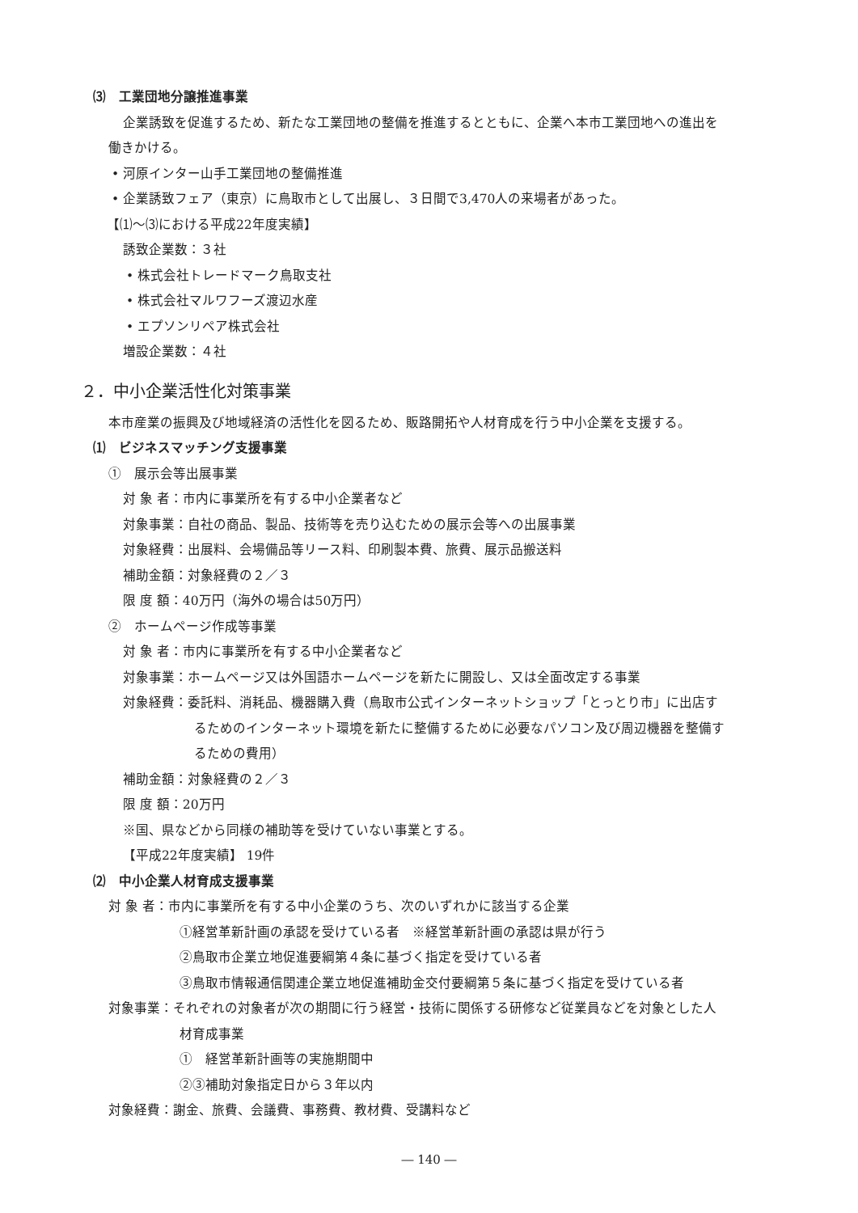⑶　工業団地分譲推進事業
企業誘致を促進するため、新たな工業団地の整備を推進するとともに、企業へ本市工業団地への進出を
働きかける。
• 河原インター山手工業団地の整備推進
• 企業誘致フェア（東京）に鳥取市として出展し、３日間で3,470人の来場者があった。
【⑴～⑶における平成22年度実績】
誘致企業数：３社
• 株式会社トレードマーク鳥取支社
• 株式会社マルワフーズ渡辺水産
• エプソンリペア株式会社
増設企業数：４社
２．中小企業活性化対策事業
本市産業の振興及び地域経済の活性化を図るため、販路開拓や人材育成を行う中小企業を支援する。
⑴　ビジネスマッチング支援事業
①　展示会等出展事業
対 象 者：市内に事業所を有する中小企業者など
対象事業：自社の商品、製品、技術等を売り込むための展示会等への出展事業
対象経費：出展料、会場備品等リース料、印刷製本費、旅費、展示品搬送料
補助金額：対象経費の２／３
限 度 額：40万円（海外の場合は50万円）
②　ホームページ作成等事業
対 象 者：市内に事業所を有する中小企業者など
対象事業：ホームページ又は外国語ホームページを新たに開設し、又は全面改定する事業
対象経費：委託料、消耗品、機器購入費（鳥取市公式インターネットショップ「とっとり市」に出店す
るためのインターネット環境を新たに整備するために必要なパソコン及び周辺機器を整備す
るための費用）
補助金額：対象経費の２／３
限 度 額：20万円
※国、県などから同様の補助等を受けていない事業とする。
【平成22年度実績】 19件
⑵　中小企業人材育成支援事業
対 象 者：市内に事業所を有する中小企業のうち、次のいずれかに該当する企業
①経営革新計画の承認を受けている者　※経営革新計画の承認は県が行う
②鳥取市企業立地促進要綱第４条に基づく指定を受けている者
③鳥取市情報通信関連企業立地促進補助金交付要綱第５条に基づく指定を受けている者
対象事業：それぞれの対象者が次の期間に行う経営・技術に関係する研修など従業員などを対象とした人
材育成事業
①　経営革新計画等の実施期間中
②③補助対象指定日から３年以内
対象経費：謝金、旅費、会議費、事務費、教材費、受講料など
― 140 ―